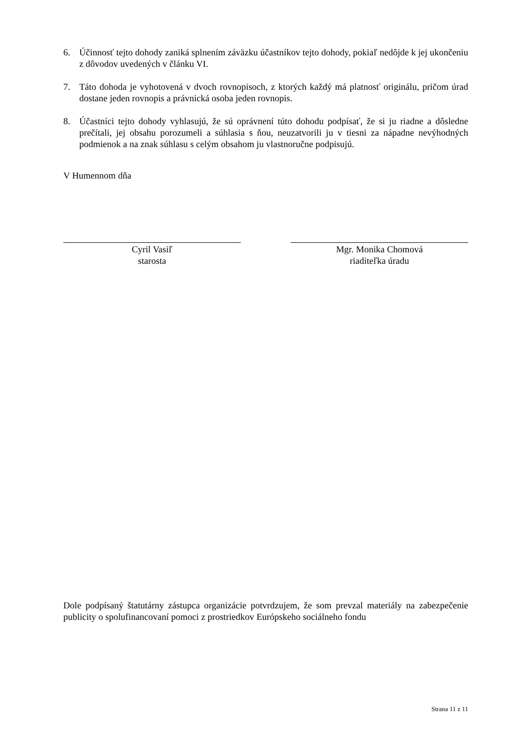6. Účinnosť tejto dohody zaniká splnením záväzku účastníkov tejto dohody, pokiaľ nedôjde k jej ukončeniu z dôvodov uvedených v článku VI.
7. Táto dohoda je vyhotovená v dvoch rovnopisoch, z ktorých každý má platnosť originálu, pričom úrad dostane jeden rovnopis a právnická osoba jeden rovnopis.
8. Účastníci tejto dohody vyhlasujú, že sú oprávnení túto dohodu podpísať, že si ju riadne a dôsledne prečítali, jej obsahu porozumeli a súhlasia s ňou, neuzatvorili ju v tiesni za nápadne nevýhodných podmienok a na znak súhlasu s celým obsahom ju vlastnoručne podpisujú.
V Humennom dňa
Cyril Vasiľ
starosta
Mgr. Monika Chomová
riaditeľka úradu
Dole podpísaný štatutárny zástupca organizácie potvrdzujem, že som prevzal materiály na zabezpečenie publicity o spolufinancovaní pomoci z prostriedkov Európskeho sociálneho fondu
Strana 11 z 11